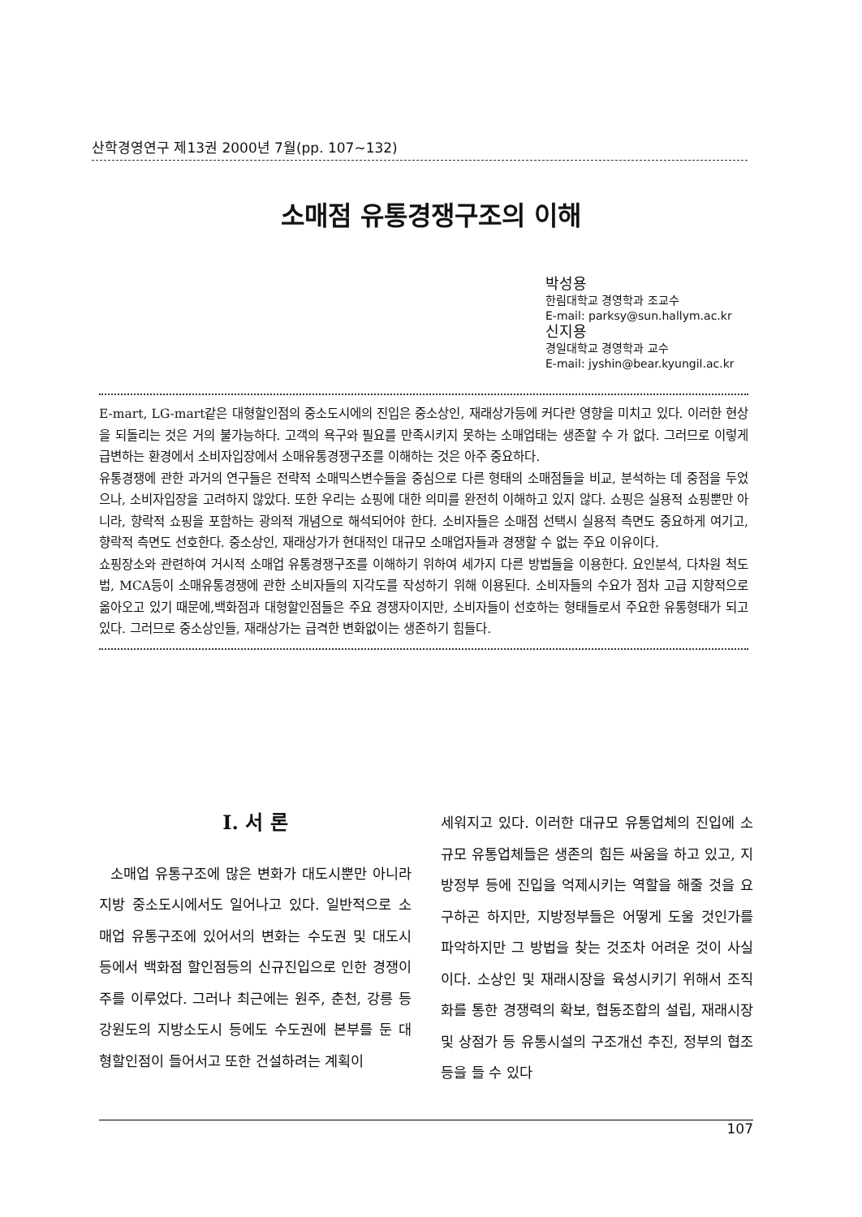산학경영연구 제13권 2000년 7월(pp. 107~132)
소매점 유통경쟁구조의 이해
박성용
한림대학교 경영학과 조교수
E-mail: parksy@sun.hallym.ac.kr
신지용
경일대학교 경영학과 교수
E-mail: jyshin@bear.kyungil.ac.kr
E-mart, LG-mart같은 대형할인점의 중소도시에의 진입은 중소상인, 재래상가등에 커다란 영향을 미치고 있다. 이러한 현상을 되돌리는 것은 거의 불가능하다. 고객의 욕구와 필요를 만족시키지 못하는 소매업태는 생존할 수 가 없다. 그러므로 이렇게 급변하는 환경에서 소비자입장에서 소매유통경쟁구조를 이해하는 것은 아주 중요하다.
유통경쟁에 관한 과거의 연구들은 전략적 소매믹스변수들을 중심으로 다른 형태의 소매점들을 비교, 분석하는 데 중점을 두었으나, 소비자입장을 고려하지 않았다. 또한 우리는 쇼핑에 대한 의미를 완전히 이해하고 있지 않다. 쇼핑은 실용적 쇼핑뿐만 아니라, 향락적 쇼핑을 포함하는 광의적 개념으로 해석되어야 한다. 소비자들은 소매점 선택시 실용적 측면도 중요하게 여기고, 향락적 측면도 선호한다. 중소상인, 재래상가가 현대적인 대규모 소매업자들과 경쟁할 수 없는 주요 이유이다.
쇼핑장소와 관련하여 거시적 소매업 유통경쟁구조를 이해하기 위하여 세가지 다른 방법들을 이용한다. 요인분석, 다차원 척도법, MCA등이 소매유통경쟁에 관한 소비자들의 지각도를 작성하기 위해 이용된다. 소비자들의 수요가 점차 고급 지향적으로 옮아오고 있기 때문에,백화점과 대형할인점들은 주요 경쟁자이지만, 소비자들이 선호하는 형태들로서 주요한 유통형태가 되고 있다. 그러므로 중소상인들, 재래상가는 급격한 변화없이는 생존하기 힘들다.
Ⅰ. 서 론
소매업 유통구조에 많은 변화가 대도시뿐만 아니라 지방 중소도시에서도 일어나고 있다. 일반적으로 소매업 유통구조에 있어서의 변화는 수도권 및 대도시 등에서 백화점 할인점등의 신규진입으로 인한 경쟁이 주를 이루었다. 그러나 최근에는 원주, 춘천, 강릉 등 강원도의 지방소도시 등에도 수도권에 본부를 둔 대형할인점이 들어서고 또한 건설하려는 계획이
세워지고 있다. 이러한 대규모 유통업체의 진입에 소규모 유통업체들은 생존의 힘든 싸움을 하고 있고, 지방정부 등에 진입을 억제시키는 역할을 해줄 것을 요구하곤 하지만, 지방정부들은 어떻게 도울 것인가를 파악하지만 그 방법을 찾는 것조차 어려운 것이 사실이다. 소상인 및 재래시장을 육성시키기 위해서 조직화를 통한 경쟁력의 확보, 협동조합의 설립, 재래시장 및 상점가 등 유통시설의 구조개선 추진, 정부의 협조 등을 들 수 있다
107